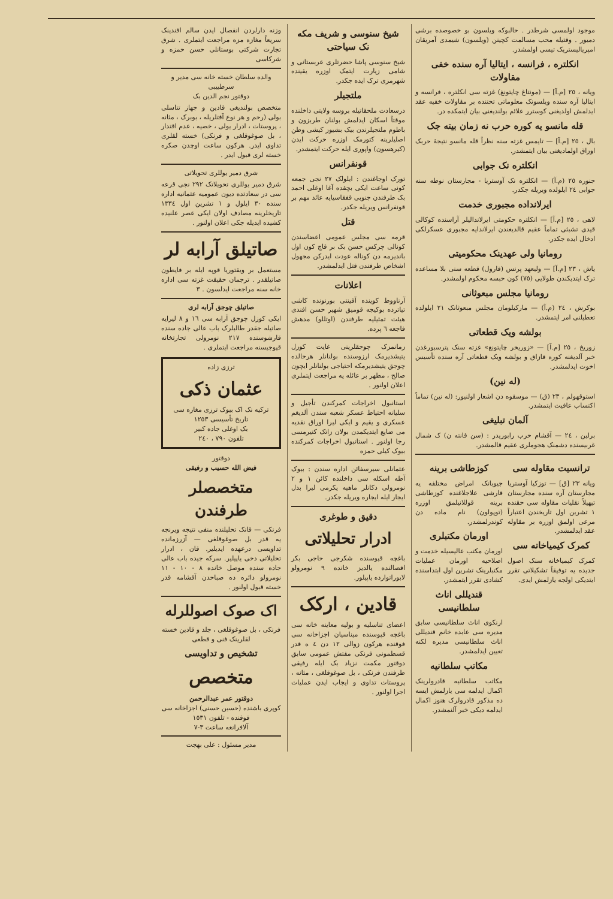موجود اولمسی شرطدر . حالبوکه ویلسون بو خصوصده برشی دمیور . وقتیله محب مسالمت کچینن (ویلسون) شیمدی آمریقان امپریالیستریک تیسی اولمشدر.
انکلتره ، فرانسه ، ایتالیا آره سنده خفی مقاولات
ویانه ، ٢٥ [م.آ] — (مونتاغ چایتونغ) غزته سی انکلتره ، فرانسه و ایتالیا آره سنده ویلسونک معلوماتی تحتنده بر مقاولات خفیه عقد ایدلمش اولدیغنی کوسترر علائم بولندیغنی بیان ایتمکده در.
قله مانسو یه کوره حرب نه زمان بیته جک
بال ، ٢٥ [م.آ] — تایمس غزته سنه نظراً قله مانسو نتیجهٔ حربک اوزاق اولمادیغنی بیان ایتمشدر.
انکلتره نک جوابی
جنوره ٢٥ (م.آ) — انکلتره نک آوستریا - مجارستان نوطه سنه جوابی ٢٤ ایلولده ویریله جکدر.
ایرلانداده مجبوری خدمت
لاهی ، ٢٥ [م.آ] — انکلتره حکومتی ایرلاندالیلر آراسنده کوکالی قیدی تشبثی تماماً عقیم قالدیغندن ایرلاندایه مجبوری عسکرلکی ادخال ایده جکدر.
رومانیا ولی عهدینک محکومیتی
یاش ، ٢٣ [م.آ] — ولیعهد پرنس (قارول) قطعه سنی بلا مساعده ترک ایتدیکندن طولایی (٧٥) کون حبسه محکوم اولمشدر.
رومانیا مجلس مبعوثانی
بوکرش ، ٢٤ (م.آ) — مارکیلومان مجلس مبعوثانک ٢١ ایلولده تعطیلنی امر ایتمشدر.
بولشه ویک قطعاتی
زوریخ ، ٢٥ [م.آ] — «زوریخر چایتونغ» غزته سنک پترسبورغدن خبر آلدیغنه کوره قازاق و بولشه ویک قطعاتی آره سنده تأسیس اخوت ایدلمشدر.
(له نین)
استوقهولم ، ٢٣ (ق) — موسقوه دن اشعار اولنیور: (له نین) تماماً اکتساب عافیت ایتمشدر.
آلمان تبلیغی
برلین ، ٢٤ — آقشام حرب رابوریدر : (سن قانته ن) ک شمال غربیسنده دشمنک هجوملری عقیم قالمشدر.
ترانسیت مقاوله سی
ویانه ٢٣ [ق] — توزکیا آوستریا مجارستان آره سنده مجارستان تیهیلاً نقلیات مقاوله سی حقنده ١ تشرین اول تاریخندن اعتباراً مرعی اولمق اوزره بر مقاوله عقد ایدلمشدر.
کمرک کیمیاخانه سی
کمرک کیمیاخانه سنک اصول جدیده یه توفیقاً تشکیلاتی تقرر ایتدیکی اولجه یازلمش ایدی.
کوزطاشی برینه
جیوبانک امراض مختلفه یه قارشی علاجلاغنده کوزطاشی برینه قوللانیلمق اوزره (توپولون) نام ماده دن کوندرلمشدر.
اورمان مکتبلری
اورمان مکتب عالیسیله خدمت و اصلاحیه اورمان عملیات مکتبلرینک تشرین اول ابتداسنده کشادی تقرر ایتمشدر.
قندیللی اناث سلطانیسی
ارنکوی اناث سلطانیسی سابق مدیره سی عابده خانم قندیللی اناث سلطانیسی مدیره لکنه تعیین ایدلمشدر.
مکاتب سلطانیه
مکاتب سلطانیه قادرولرینک اکمال ایدلمه سی یازلمش ایسه ده مذکور قادرولرک هنوز اکمال ایدلمه دیکی خبر آلنمشدر.
شیخ سنوسی و شریف مکه نک سیاحتی
شیخ سنوسی پاشا حضرتلری عربستانی و شامی زیارت ایتمک اوزره یقینده شهرمزی ترک ایده جکدر.
ملتجیلر
درسعادت ملحقاتیله بروسه ولایتی داخلنده موقتاً اسکان ایدلمش بولنان طربزون و باطوم ملتجیلرندن بیک بشیوز کیشی وطن اصلیلرینه کتورمک اوزره حرکت ایدن (کیرهسون) واپوری ایله حرکت ایتمشدر.
قونفرانس
تورک اوجاغندن : ایلولک ٢٧ نجی جمعه کونی ساعت ایکی بچقده آغا اوغلی احمد بک طرفندن جنوبی قفقاسیایه عائد مهم بر قونفرانس ویریله جکدر.
قتل
قرمه سی مجلس عمومی اعضاسندن کونالی چرکس حسن بک بر قاچ کون اول باندیرمه دن کوناله عودت ایدرکن مجهول اشخاص طرفندن قتل ایدلمشدر.
اعلانات
آرناووط کوینده آقینتی بورنونده کاشی تیاترده بوکیجه قومیق شهیر حسن افندی هیئت تمثیلیه طرفندن (اوتللو) مدهش فاجعه ٦ پرده.
زمانمزک چوجقلرینی غایت کوزل یتیشدیرمک ارزوسنده بولنانلر هرحالده چوجق یتیشدیرمکه احتیاجی بولنانلر ایچون صالح ، مطهر بر عائله یه مراجعت ایتملری اعلان اولنور .
استانبول اخراجات کمرکندن تأجیل و سلیانه احتیاط عسکر شعبه سندن آلدیغم عسکری و یقیم و ایکی لیرا اوراق نقدیه می ضایع ایتدیکمدن بولان زاتک کتیرمسی رجا اولنور . استانبول اخراجات کمرکنده بیوک کیلی حمزه
عثمانلی سیرسفائن اداره سندن : بیوک آطه اسکله سی داخلنده کائن ١ و ٢ نومرولی دکانلر ماهیه یکرمی لیرا بدل ایجار ایله ایجاره ویریله جکدر.
دقیق و طوغری
ادرار تحلیلاتی
باغچه قپوسنده شکرجی حاجی بکر اقصالنده یالدیز خانده ٩ نومرولو لابوراتوارده یاپیلور.
قادین ، ارکک
اعضای تناسلیه و بولیه معاینه خانه سی باغچه قپوسنده میناسیان اجزاخانه سی فوقنده هرکون زوالی ١٢ دن ٤ ه قدر قسطمونی فرنکی مفتش عمومی سابق دوقتور مکمت نزیاد بک ایله رفیقی طرفندن فرنکی ، بل صوغوقلغی ، مثانه ، پروستات تداوی و ایجاب ایدن عملیات اجرا اولنور .
وزنه دارلردن انفصال ایدن سالم افندینک سریعاً مغازه مزه مراجعت ایتملری . شرق تجارت شرکتی بوستانلی حسن حمزه و شرکاسی
والده سلطان خسته خانه سی مدیر و سرطبیبی
دوقتور نجم الدین بک
متخصص بولندیغی قادین و جهاز تناسلی بولی (رحم و هر نوع آفتلریله ، بوبرک ، مثانه ، پروستات ، ادرار یولی ، خصیه ، عدم اقتدار ، بل صوغوقلغی و فرنکی) خسته لقلری تداوی ایدر. هرکون ساعت اوچدن صکره خسته لری قبول ایدر .
شرق دمیر یوللری تحویلاتی
شرق دمیر یوللری تحویلاتک ٢٩٢ نجی قرعه سی در سعادتده دیون عمومیه عثمانیه اداره سنده ٣٠ ایلول و ١ تشرین اول ١٣٣٤ تاریخلرینه مصادف اولان ایکی عصر علنیده کشیده ایدیله جکی اعلان اولنور .
صاتیلق آرابه لر
مستعمل بر ویقتوریا قوپه ایله بر فایطون صاتیلقدر . ترجمان حقیقت غزته سی اداره خانه سنه مراجعت ایدلسون . ٣
صاتیلق چوجق آرابه لری
ایکی کوزل چوجق آرابه سی ١٦ و ٨ لیرایه صاتیله جقدر طالبلرک باب عالی جاده سنده قارشوسنده ٢١٧ نومرولی تجارتخانه قپوجیسنه مراجعت ایتملری .
ترزی زاده
عثمان ذکی
ترکیه نک اک بیوک ترزی مغازه سی
تاریخ تأسیسی ١٢٥٣
بک اوغلی جاده کبیر
تلفون ٧٩٠ ، ٢٤٠
دوقتور
فیض الله حسیب و رفیقی
متخصصلر طرفندن
فرنکی — قانک تحلیلنده منفی نتیجه ویرنجه یه قدر بل صوغوقلغی — آزرزمانده تداویسی درعهده ایدیلیر. قان ، ادرار تحلیلاتی دخی یاپیلیر. سرکه جیده باب عالی جاده سنده موصل خانده ٨ - ١٠ - ١١ نومرولو دائره ده صباحدن آقشامه قدر خسته قبول اولنور .
اک صوک اصوللرله
فرنکی ، بل صوغوقلغی ، جلد و قادین خسته لقلرینک فنی و قطعی
تشخیص و تداویسی
متخصص
دوقتور عمر عبدالرحمن
کوپری باشنده (حسین حسنی) اجزاخانه سی فوقنده - تلفون ١٥٣١
آلافرانغه ساعت ٣-٧
مدیر مسئول : علی بهجت